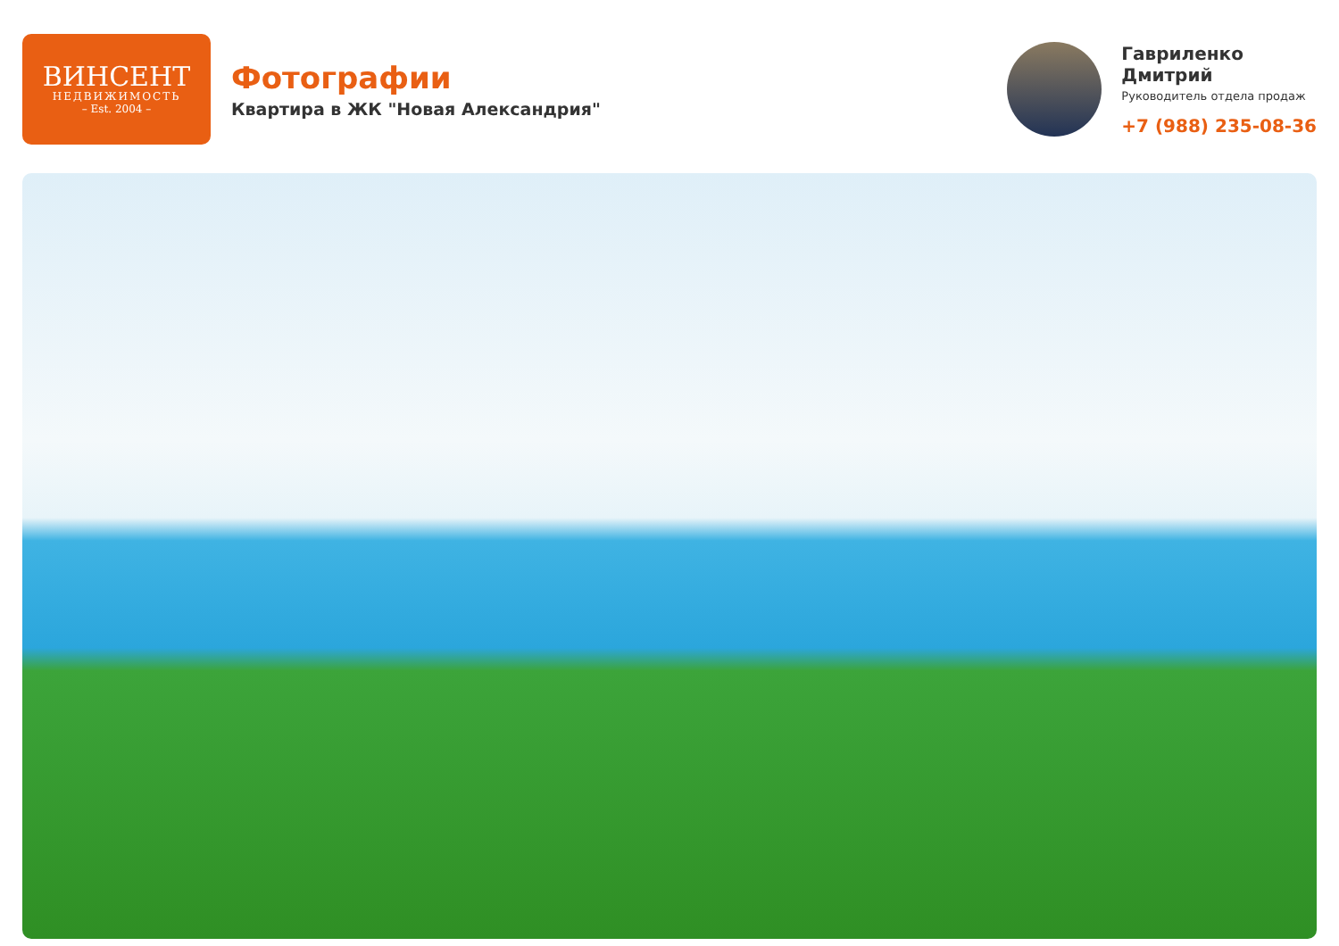ВИНСЕНТ
НЕДВИЖИМОСТЬ
– Est. 2004 –
Фотографии
Квартира в ЖК "Новая Александрия"
Гавриленко
Дмитрий
Руководитель отдела продаж
+7 (988) 235-08-36